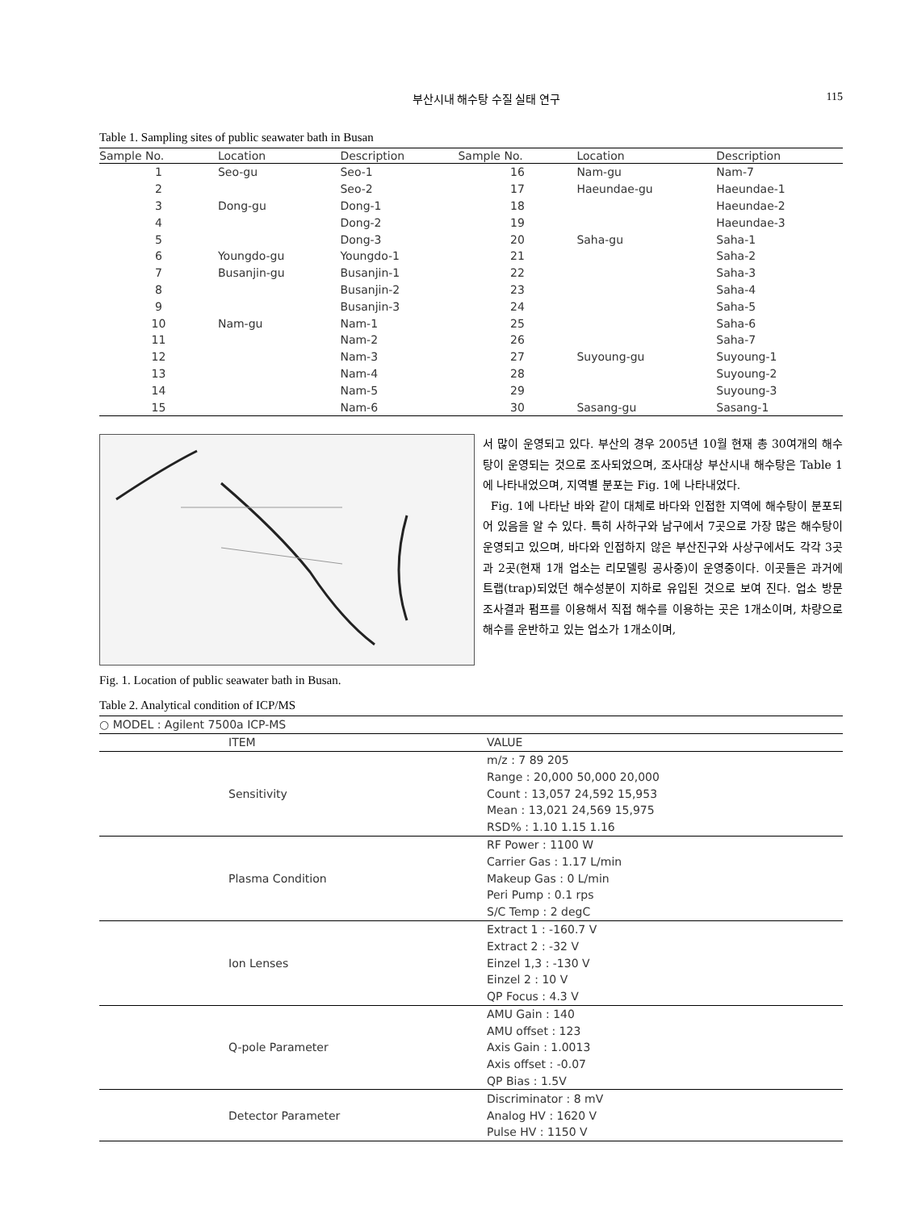부산시내 해수탕 수질 실태 연구 115
Table 1. Sampling sites of public seawater bath in Busan
| Sample No. | Location | Description | Sample No. | Location | Description |
| --- | --- | --- | --- | --- | --- |
| 1 | Seo-gu | Seo-1 | 16 | Nam-gu | Nam-7 |
| 2 | | Seo-2 | 17 | Haeundae-gu | Haeundae-1 |
| 3 | Dong-gu | Dong-1 | 18 | | Haeundae-2 |
| 4 | | Dong-2 | 19 | | Haeundae-3 |
| 5 | | Dong-3 | 20 | Saha-gu | Saha-1 |
| 6 | Youngdo-gu | Youngdo-1 | 21 | | Saha-2 |
| 7 | Busanjin-gu | Busanjin-1 | 22 | | Saha-3 |
| 8 | | Busanjin-2 | 23 | | Saha-4 |
| 9 | | Busanjin-3 | 24 | | Saha-5 |
| 10 | Nam-gu | Nam-1 | 25 | | Saha-6 |
| 11 | | Nam-2 | 26 | | Saha-7 |
| 12 | | Nam-3 | 27 | Suyoung-gu | Suyoung-1 |
| 13 | | Nam-4 | 28 | | Suyoung-2 |
| 14 | | Nam-5 | 29 | | Suyoung-3 |
| 15 | | Nam-6 | 30 | Sasang-gu | Sasang-1 |
Fig. 1. Location of public seawater bath in Busan.
서 많이 운영되고 있다. 부산의 경우 2005년 10월 현재 총 30여개의 해수탕이 운영되는 것으로 조사되었으며, 조사대상 부산시내 해수탕은 Table 1에 나타내었으며, 지역별 분포는 Fig. 1에 나타내었다.
Fig. 1에 나타난 바와 같이 대체로 바다와 인접한 지역에 해수탕이 분포되어 있음을 알 수 있다. 특히 사하구와 남구에서 7곳으로 가장 많은 해수탕이 운영되고 있으며, 바다와 인접하지 않은 부산진구와 사상구에서도 각각 3곳과 2곳(현재 1개 업소는 리모델링 공사중)이 운영중이다. 이곳들은 과거에 트랩(trap)되었던 해수성분이 지하로 유입된 것으로 보여 진다. 업소 방문 조사결과 펌프를 이용해서 직접 해수를 이용하는 곳은 1개소이며, 차량으로 해수를 운반하고 있는 업소가 1개소이며,
Table 2. Analytical condition of ICP/MS
| ○ MODEL : Agilent 7500a ICP-MS | |
| ITEM | VALUE |
| Sensitivity | m/z : 7 89 205 |
| | Range : 20,000 50,000 20,000 |
| | Count : 13,057 24,592 15,953 |
| | Mean : 13,021 24,569 15,975 |
| | RSD% : 1.10 1.15 1.16 |
| Plasma Condition | RF Power : 1100 W |
| | Carrier Gas : 1.17 L/min |
| | Makeup Gas : 0 L/min |
| | Peri Pump : 0.1 rps |
| | S/C Temp : 2 degC |
| Ion Lenses | Extract 1 : -160.7 V |
| | Extract 2 : -32 V |
| | Einzel 1,3 : -130 V |
| | Einzel 2 : 10 V |
| | QP Focus : 4.3 V |
| Q-pole Parameter | AMU Gain : 140 |
| | AMU offset : 123 |
| | Axis Gain : 1.0013 |
| | Axis offset : -0.07 |
| | QP Bias : 1.5V |
| Detector Parameter | Discriminator : 8 mV |
| | Analog HV : 1620 V |
| | Pulse HV : 1150 V |